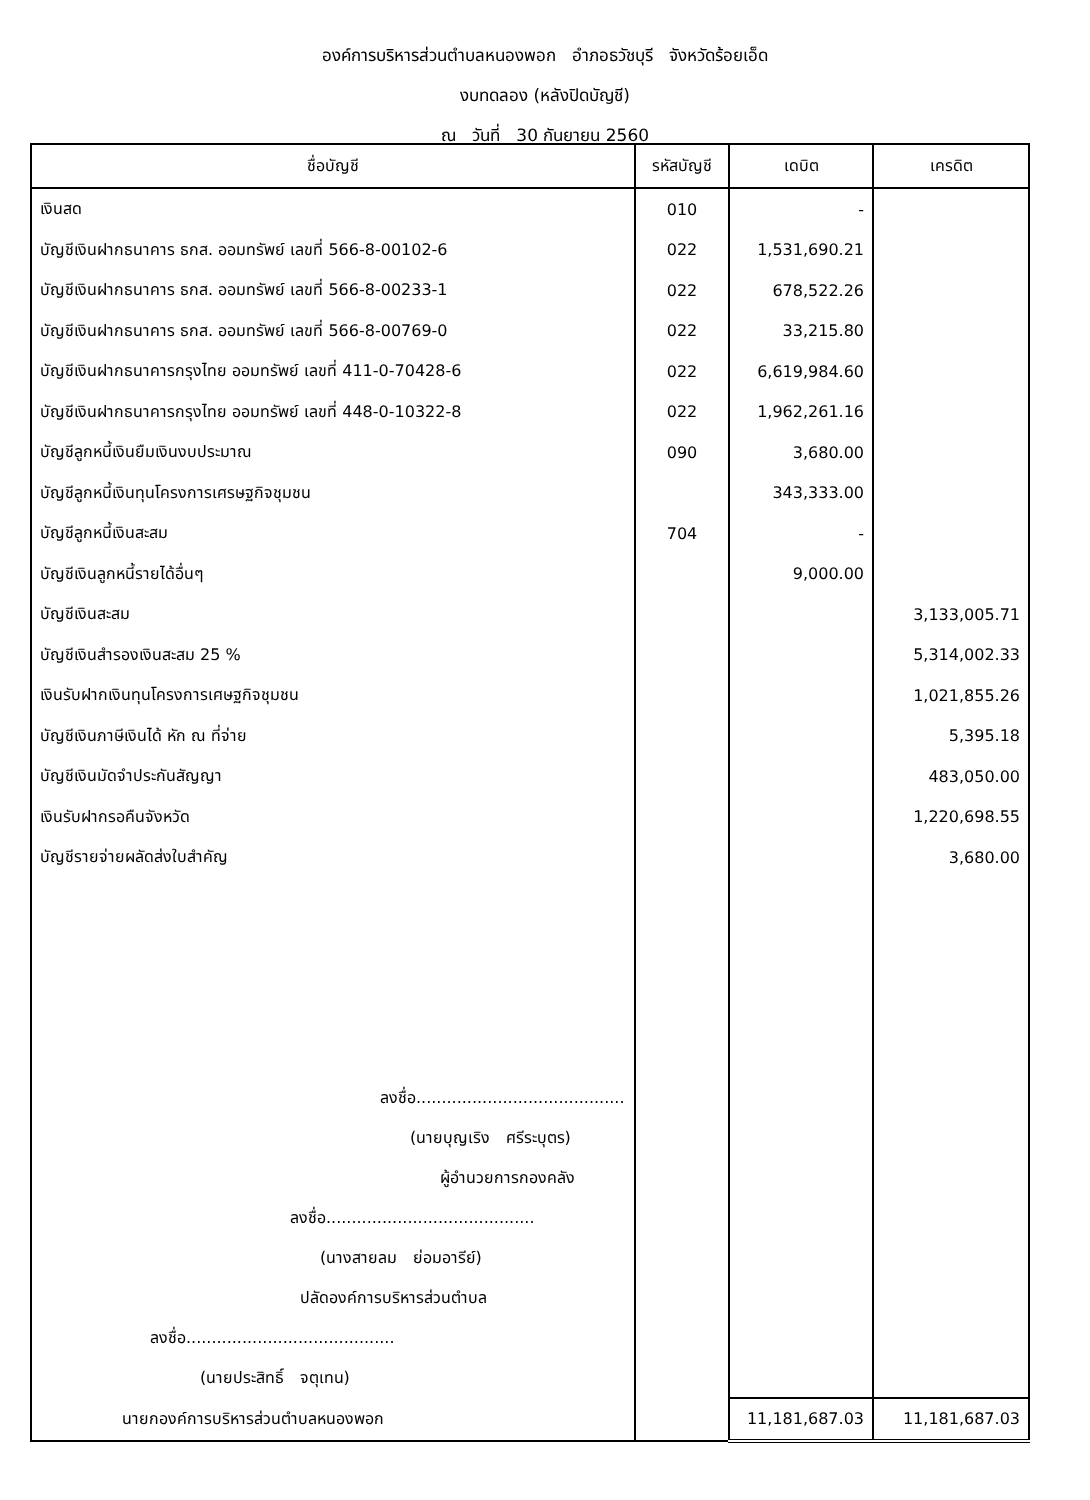องค์การบริหารส่วนตำบลหนองพอก อำภอธวัชบุรี จังหวัดร้อยเอ็ด
งบทดลอง (หลังปิดบัญชี)
ณ วันที่ 30 กันยายน 2560
| ชื่อบัญชี | รหัสบัญชี | เดบิต | เครดิต |
| --- | --- | --- | --- |
| เงินสด | 010 | - | |
| บัญชีเงินฝากธนาคาร ธกส. ออมทรัพย์ เลขที่ 566-8-00102-6 | 022 | 1,531,690.21 | |
| บัญชีเงินฝากธนาคาร ธกส. ออมทรัพย์ เลขที่ 566-8-00233-1 | 022 | 678,522.26 | |
| บัญชีเงินฝากธนาคาร ธกส. ออมทรัพย์ เลขที่ 566-8-00769-0 | 022 | 33,215.80 | |
| บัญชีเงินฝากธนาคารกรุงไทย ออมทรัพย์ เลขที่ 411-0-70428-6 | 022 | 6,619,984.60 | |
| บัญชีเงินฝากธนาคารกรุงไทย ออมทรัพย์ เลขที่ 448-0-10322-8 | 022 | 1,962,261.16 | |
| บัญชีลูกหนี้เงินยืมเงินงบประมาณ | 090 | 3,680.00 | |
| บัญชีลูกหนี้เงินทุนโครงการเศรษฐกิจชุมชน | | 343,333.00 | |
| บัญชีลูกหนี้เงินสะสม | 704 | - | |
| บัญชีเงินลูกหนี้รายได้อื่นๆ | | 9,000.00 | |
| บัญชีเงินสะสม | | | 3,133,005.71 |
| บัญชีเงินสำรองเงินสะสม 25 % | | | 5,314,002.33 |
| เงินรับฝากเงินทุนโครงการเศษฐกิจชุมชน | | | 1,021,855.26 |
| บัญชีเงินภาษีเงินได้ หัก ณ ที่จ่าย | | | 5,395.18 |
| บัญชีเงินมัดจำประกันสัญญา | | | 483,050.00 |
| เงินรับฝากรอคืนจังหวัด | | | 1,220,698.55 |
| บัญชีรายจ่ายผลัดส่งใบสำคัญ | | | 3,680.00 |
| ลงชื่อ......................................... (นายบุญเริง ศรีระบุตร) ผู้อำนวยการกองคลัง ลงชื่อ......................................... (นางสายลม ย่อมอารีย์) ปลัดองค์การบริหารส่วนตำบล ลงชื่อ......................................... (นายประสิทธิ์ จตุเทน) | | | |
| นายกองค์การบริหารส่วนตำบลหนองพอก | | 11,181,687.03 | 11,181,687.03 |